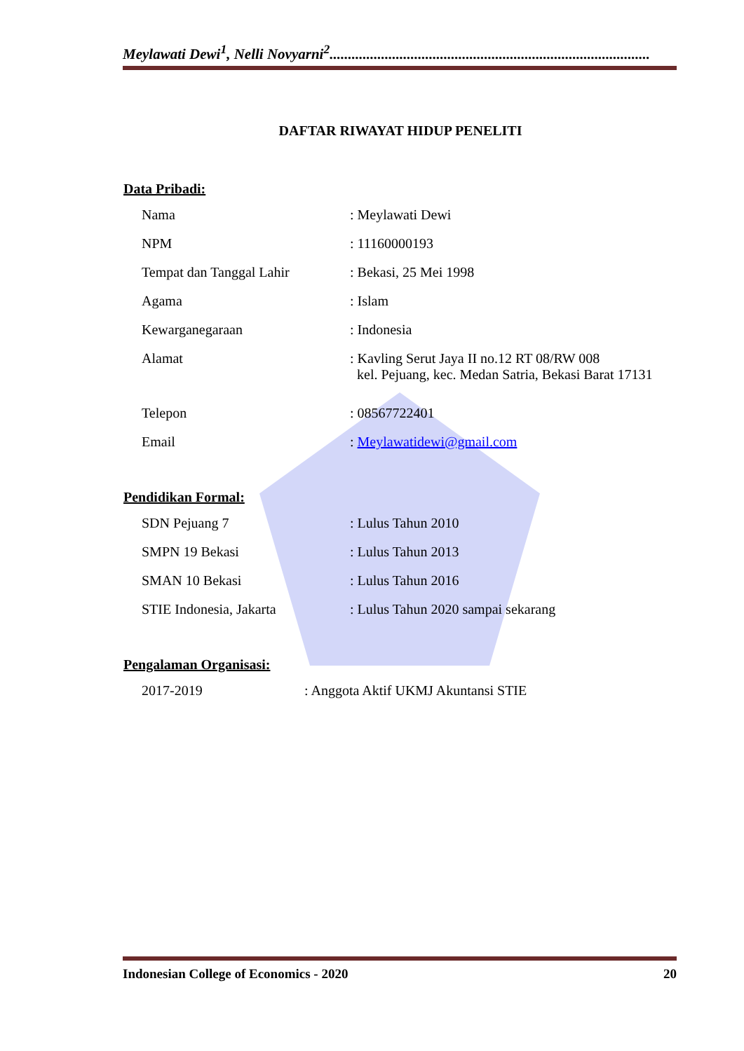Meylawati Dewi<sup>1</sup>, Nelli Novyarni<sup>2</sup>.......................................................................................
DAFTAR RIWAYAT HIDUP PENELITI
Data Pribadi:
Nama: Meylawati Dewi
NPM: 11160000193
Tempat dan Tanggal Lahir: Bekasi, 25 Mei 1998
Agama: Islam
Kewarganegaraan: Indonesia
Alamat: Kavling Serut Jaya II no.12 RT 08/RW 008
kel. Pejuang, kec. Medan Satria, Bekasi Barat 17131
Telepon: 08567722401
Email: Meylawatidewi@gmail.com
Pendidikan Formal:
SDN Pejuang 7: Lulus Tahun 2010
SMPN 19 Bekasi: Lulus Tahun 2013
SMAN 10 Bekasi: Lulus Tahun 2016
STIE Indonesia, Jakarta: Lulus Tahun 2020 sampai sekarang
Pengalaman Organisasi:
2017-2019: Anggota Aktif UKMJ Akuntansi STIE
Indonesian College of Economics - 2020 20